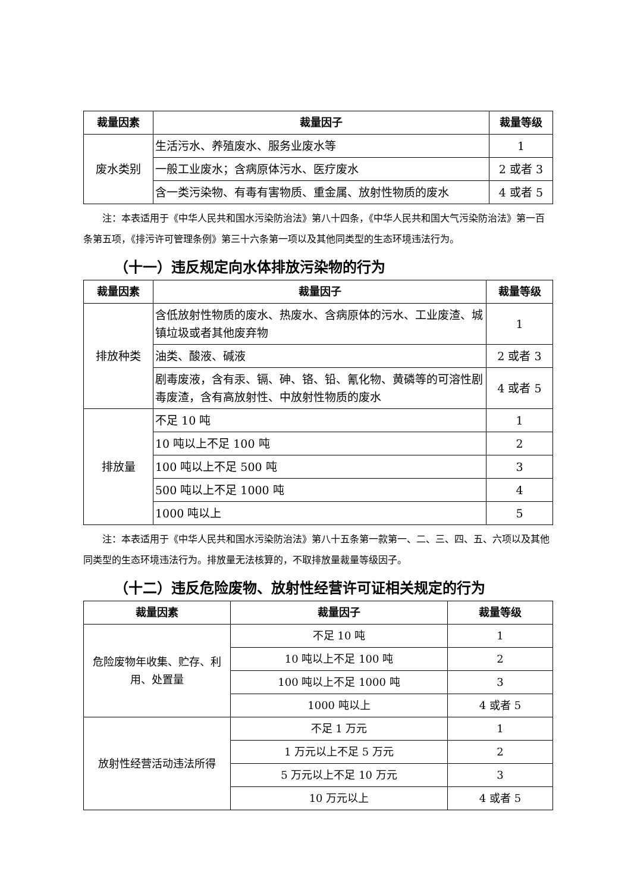| 裁量因素 | 裁量因子 | 裁量等级 |
| --- | --- | --- |
| 废水类别 | 生活污水、养殖废水、服务业废水等 | 1 |
| | 一般工业废水；含病原体污水、医疗废水 | 2 或者 3 |
| | 含一类污染物、有毒有害物质、重金属、放射性物质的废水 | 4 或者 5 |
注：本表适用于《中华人民共和国水污染防治法》第八十四条，《中华人民共和国大气污染防治法》第一百条第五项，《排污许可管理条例》第三十六条第一项以及其他同类型的生态环境违法行为。
（十一）违反规定向水体排放污染物的行为
| 裁量因素 | 裁量因子 | 裁量等级 |
| --- | --- | --- |
| 排放种类 | 含低放射性物质的废水、热废水、含病原体的污水、工业废渣、城镇垃圾或者其他废弃物 | 1 |
| | 油类、酸液、碱液 | 2 或者 3 |
| | 剧毒废液，含有汞、镉、砷、铬、铅、氰化物、黄磷等的可溶性剧毒废渣，含有高放射性、中放射性物质的废水 | 4 或者 5 |
| 排放量 | 不足 10 吨 | 1 |
| | 10 吨以上不足 100 吨 | 2 |
| | 100 吨以上不足 500 吨 | 3 |
| | 500 吨以上不足 1000 吨 | 4 |
| | 1000 吨以上 | 5 |
注：本表适用于《中华人民共和国水污染防治法》第八十五条第一款第一、二、三、四、五、六项以及其他同类型的生态环境违法行为。排放量无法核算的，不取排放量裁量等级因子。
（十二）违反危险废物、放射性经营许可证相关规定的行为
| 裁量因素 | 裁量因子 | 裁量等级 |
| --- | --- | --- |
| 危险废物年收集、贮存、利用、处置量 | 不足 10 吨 | 1 |
| | 10 吨以上不足 100 吨 | 2 |
| | 100 吨以上不足 1000 吨 | 3 |
| | 1000 吨以上 | 4 或者 5 |
| 放射性经营活动违法所得 | 不足 1 万元 | 1 |
| | 1 万元以上不足 5 万元 | 2 |
| | 5 万元以上不足 10 万元 | 3 |
| | 10 万元以上 | 4 或者 5 |